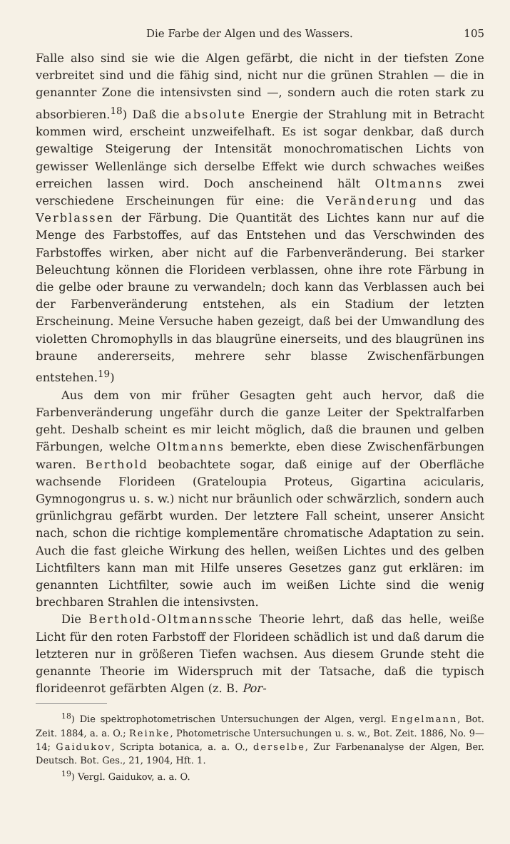Die Farbe der Algen und des Wassers. 105
Falle also sind sie wie die Algen gefärbt, die nicht in der tiefsten Zone verbreitet sind und die fähig sind, nicht nur die grünen Strahlen — die in genannter Zone die intensivsten sind —, sondern auch die roten stark zu absorbieren.<sup>18</sup>) Daß die absolute Energie der Strahlung mit in Betracht kommen wird, erscheint unzweifelhaft. Es ist sogar denkbar, daß durch gewaltige Steigerung der Intensität monochromatischen Lichts von gewisser Wellenlänge sich derselbe Effekt wie durch schwaches weißes erreichen lassen wird. Doch anscheinend hält Oltmanns zwei verschiedene Erscheinungen für eine: die Veränderung und das Verblassen der Färbung. Die Quantität des Lichtes kann nur auf die Menge des Farbstoffes, auf das Entstehen und das Verschwinden des Farbstoffes wirken, aber nicht auf die Farbenveränderung. Bei starker Beleuchtung können die Florideen verblassen, ohne ihre rote Färbung in die gelbe oder braune zu verwandeln; doch kann das Verblassen auch bei der Farbenveränderung entstehen, als ein Stadium der letzten Erscheinung. Meine Versuche haben gezeigt, daß bei der Umwandlung des violetten Chromophylls in das blaugrüne einerseits, und des blaugrünen ins braune andererseits, mehrere sehr blasse Zwischenfärbungen entstehen.<sup>19</sup>)
Aus dem von mir früher Gesagten geht auch hervor, daß die Farbenveränderung ungefähr durch die ganze Leiter der Spektralfarben geht. Deshalb scheint es mir leicht möglich, daß die braunen und gelben Färbungen, welche Oltmanns bemerkte, eben diese Zwischenfärbungen waren. Berthold beobachtete sogar, daß einige auf der Oberfläche wachsende Florideen (Grateloupia Proteus, Gigartina acicularis, Gymnogongrus u. s. w.) nicht nur bräunlich oder schwärzlich, sondern auch grünlichgrau gefärbt wurden. Der letztere Fall scheint, unserer Ansicht nach, schon die richtige komplementäre chromatische Adaptation zu sein. Auch die fast gleiche Wirkung des hellen, weißen Lichtes und des gelben Lichtfilters kann man mit Hilfe unseres Gesetzes ganz gut erklären: im genannten Lichtfilter, sowie auch im weißen Lichte sind die wenig brechbaren Strahlen die intensivsten.
Die Berthold-Oltmannssche Theorie lehrt, daß das helle, weiße Licht für den roten Farbstoff der Florideen schädlich ist und daß darum die letzteren nur in größeren Tiefen wachsen. Aus diesem Grunde steht die genannte Theorie im Widerspruch mit der Tatsache, daß die typisch florideenrot gefärbten Algen (z. B. Por-
<sup>18</sup>) Die spektrophotometrischen Untersuchungen der Algen, vergl. Engelmann, Bot. Zeit. 1884, a. a. O.; Reinke, Photometrische Untersuchungen u. s. w., Bot. Zeit. 1886, No. 9—14; Gaidukov, Scripta botanica, a. a. O., derselbe, Zur Farbenanalyse der Algen, Ber. Deutsch. Bot. Ges., 21, 1904, Hft. 1.
<sup>19</sup>) Vergl. Gaidukov, a. a. O.